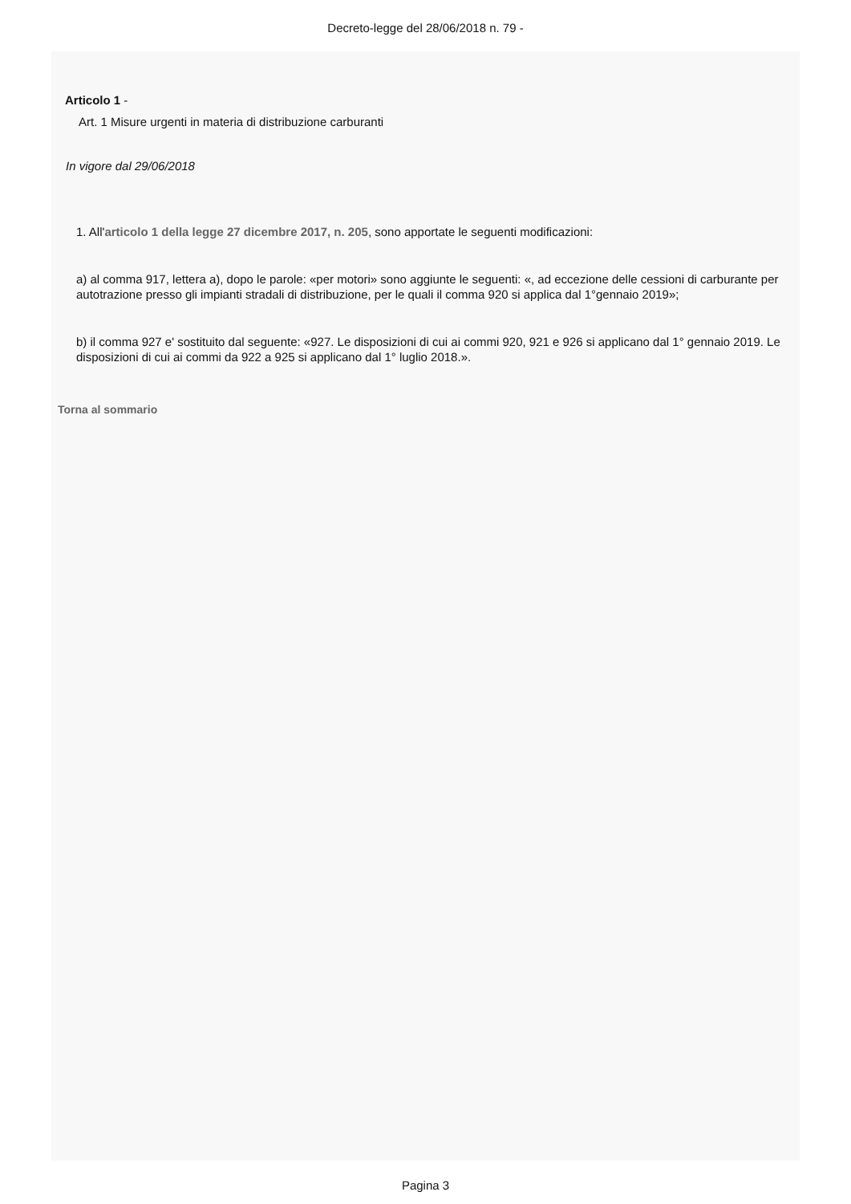Decreto-legge del 28/06/2018 n. 79 -
Articolo 1 -
Art. 1 Misure urgenti in materia di distribuzione carburanti
In vigore dal 29/06/2018
1. All'articolo 1 della legge 27 dicembre 2017, n. 205, sono apportate le seguenti modificazioni:
a) al comma 917, lettera a), dopo le parole: «per motori» sono aggiunte le seguenti: «, ad eccezione delle cessioni di carburante per autotrazione presso gli impianti stradali di distribuzione, per le quali il comma 920 si applica dal 1°gennaio 2019»;
b) il comma 927 e' sostituito dal seguente: «927. Le disposizioni di cui ai commi 920, 921 e 926 si applicano dal 1° gennaio 2019. Le disposizioni di cui ai commi da 922 a 925 si applicano dal 1° luglio 2018.».
Torna al sommario
Pagina 3